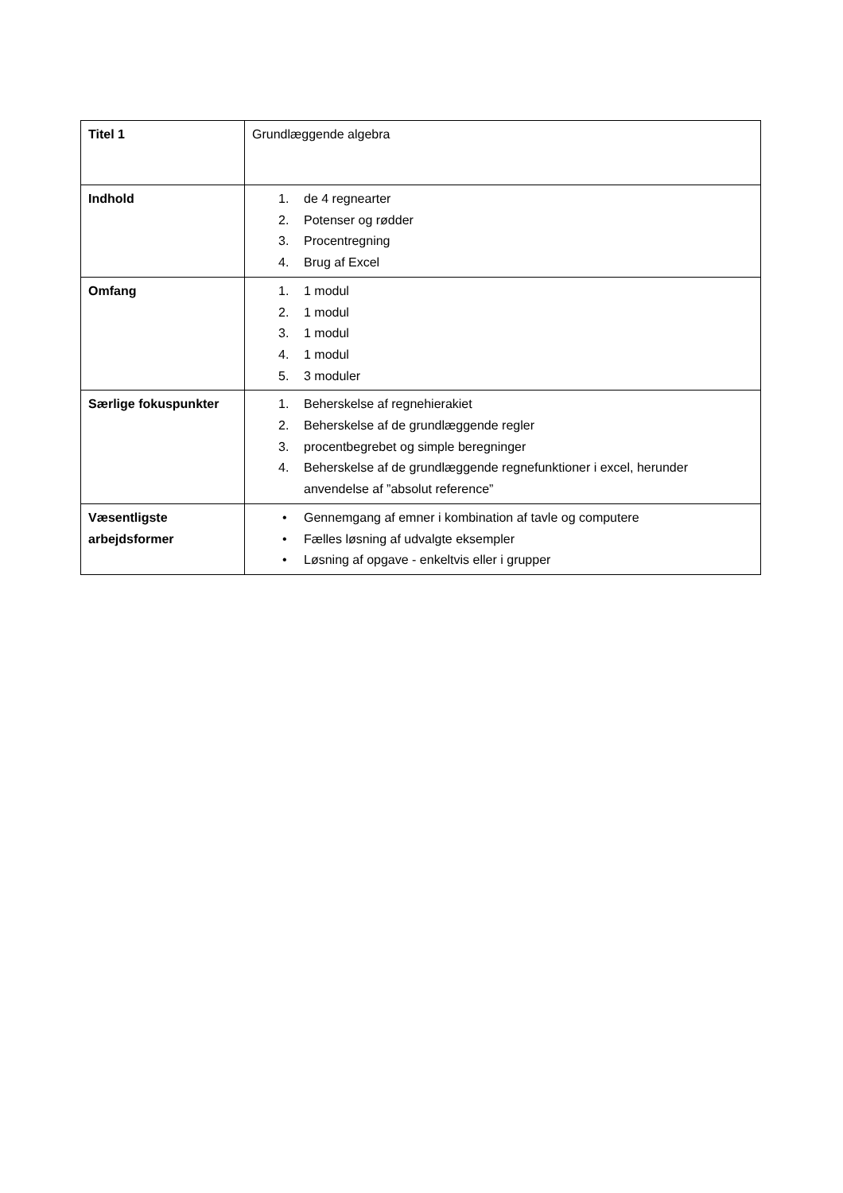| Titel 1 | Grundlæggende algebra |
| Indhold | 1. de 4 regnearter 2. Potenser og rødder 3. Procentregning 4. Brug af Excel |
| Omfang | 1. 1 modul 2. 1 modul 3. 1 modul 4. 1 modul 5. 3 moduler |
| Særlige fokuspunkter | 1. Beherskelse af regnehierakiet 2. Beherskelse af de grundlæggende regler 3. procentbegrebet og simple beregninger 4. Beherskelse af de grundlæggende regnefunktioner i excel, herunder anvendelse af ”absolut reference” |
| Væsentligste arbejdsformer | • Gennemgang af emner i kombination af tavle og computere • Fælles løsning af udvalgte eksempler • Løsning af opgave - enkeltvis eller i grupper |